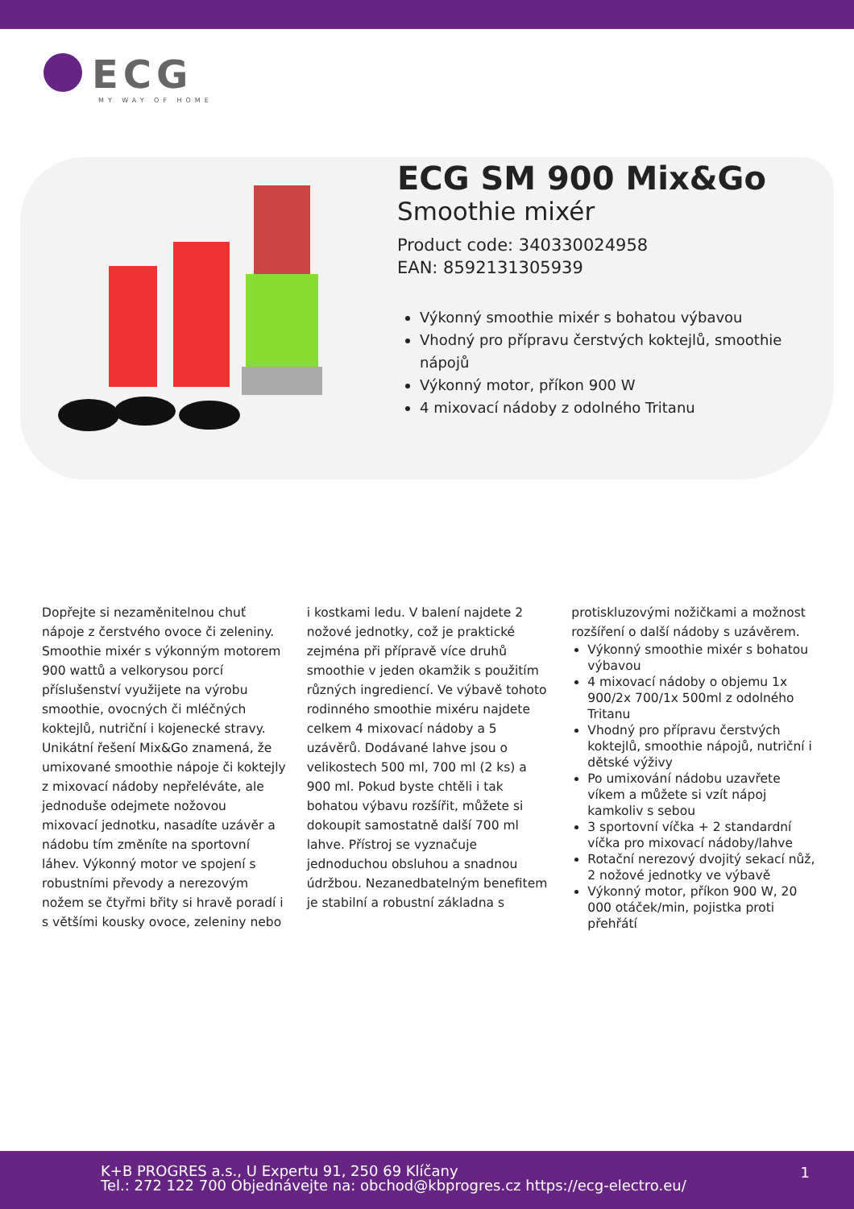ECG
MY WAY OF HOME
ECG SM 900 Mix&Go
Smoothie mixér
Product code: 340330024958
EAN: 8592131305939
Výkonný smoothie mixér s bohatou výbavou
Vhodný pro přípravu čerstvých koktejlů, smoothie nápojů
Výkonný motor, příkon 900 W
4 mixovací nádoby z odolného Tritanu
Dopřejte si nezaměnitelnou chuť nápoje z čerstvého ovoce či zeleniny. Smoothie mixér s výkonným motorem 900 wattů a velkorysou porcí příslušenství využijete na výrobu smoothie, ovocných či mléčných koktejlů, nutriční i kojenecké stravy. Unikátní řešení Mix&Go znamená, že umixované smoothie nápoje či koktejly z mixovací nádoby nepřeléváte, ale jednoduše odejmete nožovou mixovací jednotku, nasadíte uzávěr a nádobu tím změníte na sportovní láhev. Výkonný motor ve spojení s robustními převody a nerezovým nožem se čtyřmi břity si hravě poradí i s většími kousky ovoce, zeleniny nebo i kostkami ledu. V balení najdete 2 nožové jednotky, což je praktické zejména při přípravě více druhů smoothie v jeden okamžik s použitím různých ingrediencí. Ve výbavě tohoto rodinného smoothie mixéru najdete celkem 4 mixovací nádoby a 5 uzávěrů. Dodávané lahve jsou o velikostech 500 ml, 700 ml (2 ks) a 900 ml. Pokud byste chtěli i tak bohatou výbavu rozšířit, můžete si dokoupit samostatně další 700 ml lahve. Přístroj se vyznačuje jednoduchou obsluhou a snadnou údržbou. Nezanedbatelným benefitem je stabilní a robustní základna s protiskluzovými nožičkami a možnost rozšíření o další nádoby s uzávěrem.
Výkonný smoothie mixér s bohatou výbavou
4 mixovací nádoby o objemu 1x 900/2x 700/1x 500ml z odolného Tritanu
Vhodný pro přípravu čerstvých koktejlů, smoothie nápojů, nutriční i dětské výživy
Po umixování nádobu uzavřete víkem a můžete si vzít nápoj kamkoliv s sebou
3 sportovní víčka + 2 standardní víčka pro mixovací nádoby/lahve
Rotační nerezový dvojitý sekací nůž, 2 nožové jednotky ve výbavě
Výkonný motor, příkon 900 W, 20 000 otáček/min, pojistka proti přehřátí
K+B PROGRES a.s., U Expertu 91, 250 69 Klíčany
Tel.: 272 122 700 Objednávejte na: obchod@kbprogres.cz https://ecg-electro.eu/
1